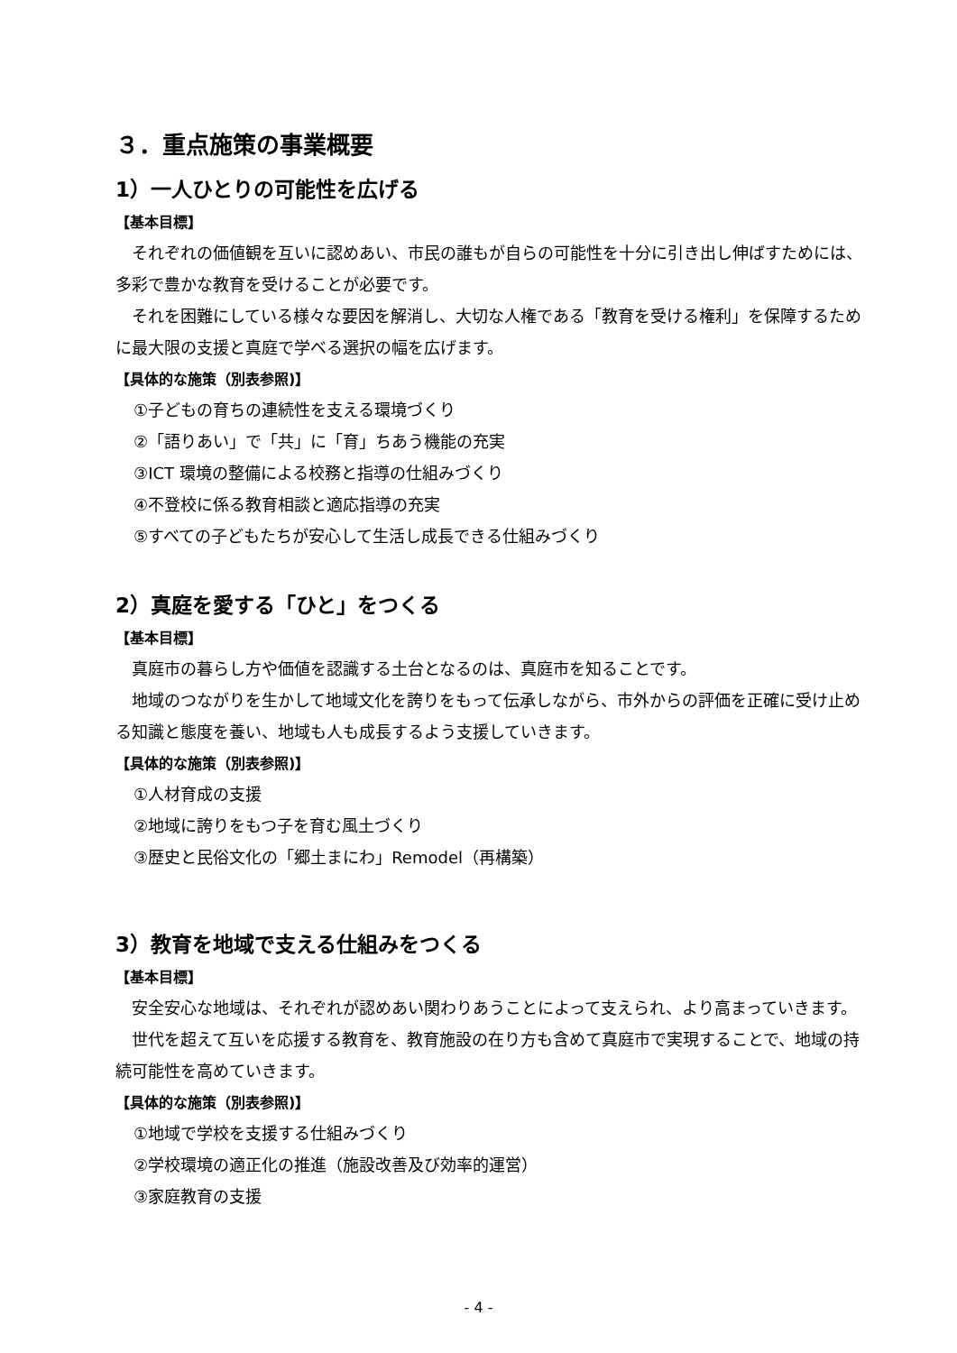３．重点施策の事業概要
1）一人ひとりの可能性を広げる
【基本目標】
　それぞれの価値観を互いに認めあい、市民の誰もが自らの可能性を十分に引き出し伸ばすためには、多彩で豊かな教育を受けることが必要です。
　それを困難にしている様々な要因を解消し、大切な人権である「教育を受ける権利」を保障するために最大限の支援と真庭で学べる選択の幅を広げます。
【具体的な施策（別表参照)】
①子どもの育ちの連続性を支える環境づくり
②「語りあい」で「共」に「育」ちあう機能の充実
③ICT 環境の整備による校務と指導の仕組みづくり
④不登校に係る教育相談と適応指導の充実
⑤すべての子どもたちが安心して生活し成長できる仕組みづくり
2）真庭を愛する「ひと」をつくる
【基本目標】
　真庭市の暮らし方や価値を認識する土台となるのは、真庭市を知ることです。
　地域のつながりを生かして地域文化を誇りをもって伝承しながら、市外からの評価を正確に受け止める知識と態度を養い、地域も人も成長するよう支援していきます。
【具体的な施策（別表参照)】
①人材育成の支援
②地域に誇りをもつ子を育む風土づくり
③歴史と民俗文化の「郷土まにわ」Remodel（再構築）
3）教育を地域で支える仕組みをつくる
【基本目標】
　安全安心な地域は、それぞれが認めあい関わりあうことによって支えられ、より高まっていきます。
　世代を超えて互いを応援する教育を、教育施設の在り方も含めて真庭市で実現することで、地域の持続可能性を高めていきます。
【具体的な施策（別表参照)】
①地域で学校を支援する仕組みづくり
②学校環境の適正化の推進（施設改善及び効率的運営）
③家庭教育の支援
- 4 -